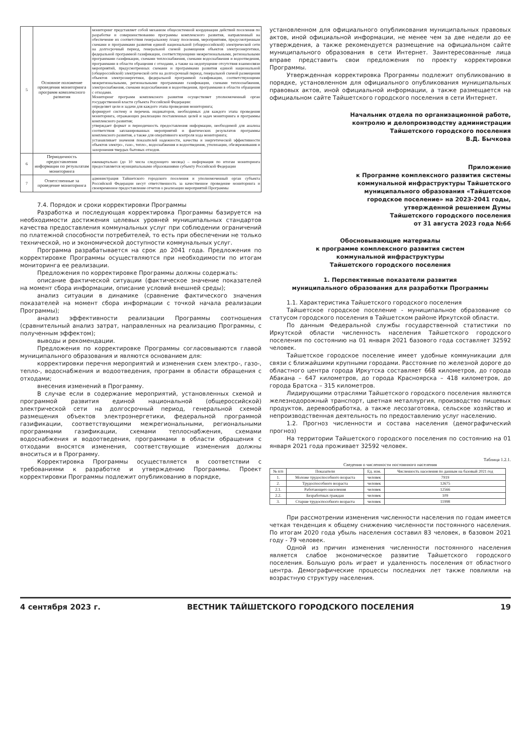| 5 | Основное положение проведения мониторинга программ комплексного развития | мониторинг представляет собой механизм общесистемной координации действий поселения по разработке и совершенствованию программы комплексного развития, направленный на обеспечение их соответствия генеральному плану поселения, мероприятиям, предусмотренным схемами и программами развития единой национальной (общероссийской) электрической сети на долгосрочный период, генеральной схемой размещения объектов электроэнергетики, федеральной программой газификации, соответствующими межрегиональными, региональными программами газификации, схемами теплоснабжения, схемами водоснабжения и водоотведения, программами в области обращения с отходами, а также на недопущение отсутствия взаимосвязи мероприятий, предусмотренных схемами и программами развития единой национальной (общероссийской) электрической сети на долгосрочный период, генеральной схемой размещения объектов электроэнергетики, федеральной программой газификации, соответствующими межрегиональными, региональными программами газификации, схемами теплоснабжения, электроснабжения, схемами водоснабжения и водоотведения, программами в области обращения с отходами. Мониторинг программ комплексного развития осуществляет уполномоченный орган государственной власти субъекта Российской Федерации: определяет цели и задачи для каждого этапа проведения мониторинга; формирует систему и перечень индикаторов, необходимых для каждого этапа проведения мониторинга, отражающих реализацию поставленных целей и задач мониторинга и программы комплексного развития; утверждает формат и периодичность предоставления информации, необходимой для анализа соответствия запланированных мероприятий и фактических результатов программы комплексного развития, а также для оперативного контроля хода мониторинга; устанавливает значения показателей надежности, качества и энергетической эффективности объектов электро-, газо-, тепло-, водоснабжения и водоотведения, утилизации, обезвреживания и захоронения твердых бытовых отходов. |
| 6 | Периодичность предоставления информации по результатам мониторинга | ежеквартально (до 10 числа следующего месяца) – информация по итогам мониторинга предоставляется муниципальными образованиями субъекту Российской Федерации |
| 7 | Ответственные за проведение мониторинга | администрация Тайшетского городского поселения и уполномоченный орган субъекта Российской Федерации несут ответственность за качественное проведение мониторинга и своевременное предоставление отчетов о реализации мероприятий Программы |
7.4. Порядок и сроки корректировки Программы
Разработка и последующая корректировка Программы базируется на необходимости достижения целевых уровней муниципальных стандартов качества предоставления коммунальных услуг при соблюдении ограничений по платежной способности потребителей, то есть при обеспечении не только технической, но и экономической доступности коммунальных услуг.
Программа разрабатывается на срок до 2041 года. Предложения по корректировке Программы осуществляются при необходимости по итогам мониторинга ее реализации.
Предложения по корректировке Программы должны содержать:
описание фактической ситуации (фактическое значение показателей на момент сбора информации, описание условий внешней среды);
анализ ситуации в динамике (сравнение фактического значения показателей на момент сбора информации с точкой начала реализации Программы);
анализ эффективности реализации Программы соотношения (сравнительный анализ затрат, направленных на реализацию Программы, с полученным эффектом);
выводы и рекомендации.
Предложения по корректировке Программы согласовываются главой муниципального образования и являются основанием для:
корректировки перечня мероприятий и изменения схем электро-, газо-, тепло-, водоснабжения и водоотведения, программ в области обращения с отходами;
внесения изменений в Программу.
В случае если в содержание мероприятий, установленных схемой и программой развития единой национальной (общероссийской) электрической сети на долгосрочный период, генеральной схемой размещения объектов электроэнергетики, федеральной программой газификации, соответствующими межрегиональными, региональными программами газификации, схемами теплоснабжения, схемами водоснабжения и водоотведения, программами в области обращения с отходами вносятся изменения, соответствующие изменения должны вноситься и в Программу.
Корректировка Программы осуществляется в соответствии с требованиями к разработке и утверждению Программы. Проект корректировки Программы подлежит опубликованию в порядке,
установленном для официального опубликования муниципальных правовых актов, иной официальной информации, не менее чем за две недели до ее утверждения, а также рекомендуется размещение на официальном сайте муниципального образования в сети Интернет. Заинтересованные лица вправе представить свои предложения по проекту корректировки Программы.
Утвержденная корректировка Программы подлежит опубликованию в порядке, установленном для официального опубликования муниципальных правовых актов, иной официальной информации, а также размещается на официальном сайте Тайшетского городского поселения в сети Интернет.
Начальник отдела по организационной работе,
контролю и делопроизводству администрации
Тайшетского городского поселения
В.Д. Бычкова
Приложение
к Программе комплексного развития системы
коммунальной инфраструктуры Тайшетского
муниципального образования «Тайшетское
городское поселение» на 2023-2041 годы,
утвержденной решением Думы
Тайшетского городского поселения
от 31 августа 2023 года №66
Обосновывающие материалы
к программе комплексного развития систем
коммунальной инфраструктуры
Тайшетского городского поселения
1. Перспективные показатели развития
муниципального образования для разработки Программы
1.1. Характеристика Тайшетского городского поселения
Тайшетское городское поселение - муниципальное образование со статусом городского поселения в Тайшетском районе Иркутской области.
По данным Федеральной службы государственной статистики по Иркутской области численность населения Тайшетского городского поселения по состоянию на 01 января 2021 базового года составляет 32592 человек.
Тайшетское городское поселение имеет удобные коммуникации для связи с ближайшими крупными городами. Расстояние по железной дороге до областного центра города Иркутска составляет 668 километров, до города Абакана – 647 километров, до города Красноярска – 418 километров, до города Братска – 315 километров.
Лидирующими отраслями Тайшетского городского поселения являются железнодорожный транспорт, цветная металлургия, производство пищевых продуктов, деревообработка, а также лесозаготовка, сельское хозяйство и непроизводственная деятельность по предоставлению услуг населению.
1.2. Прогноз численности и состава населения (демографический прогноз)
На территории Тайшетского городского поселения по состоянию на 01 января 2021 года проживает 32592 человек.
Таблица 1.2.1.
Сведения о численности постоянного населения
| № п/п | Показатели | Ед. изм. | Численность населения по данным на базовый 2021 год |
| --- | --- | --- | --- |
| 1. | Моложе трудоспособного возраста | человек | 7919 |
| 2. | Трудоспособного возраста | человек | 12675 |
| 2.1. | Работающего населения | человек | 12566 |
| 2.2. | Безработных граждан | человек | 109 |
| 3. | Старше трудоспособного возраста | человек | 11998 |
При рассмотрении изменения численности населения по годам имеется четкая тенденция к общему снижению численности постоянного населения. По итогам 2020 года убыль населения составил 83 человек, в базовом 2021 году - 79 человек.
Одной из причин изменения численности постоянного населения является слабое экономическое развитие Тайшетского городского поселения. Большую роль играет и удаленность поселения от областного центра. Демографические процессы последних лет также повлияли на возрастную структуру населения.
4 сентября 2023 г. ВЕСТНИК ТАЙШЕТСКОГО ГОРОДСКОГО ПОСЕЛЕНИЯ 19